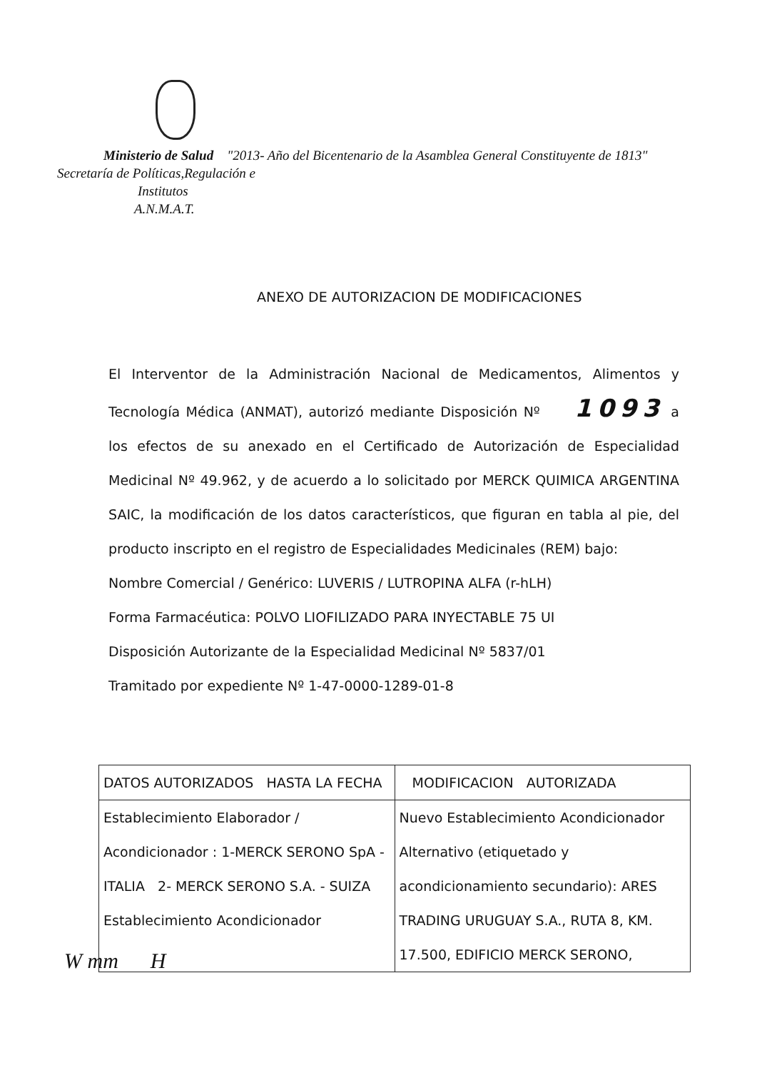Ministerio de Salud "2013- Año del Bicentenario de la Asamblea General Constituyente de 1813"
Secretaría de Políticas,Regulación e
Institutos
A.N.M.A.T.
ANEXO DE AUTORIZACION DE MODIFICACIONES
El Interventor de la Administración Nacional de Medicamentos, Alimentos y Tecnología Médica (ANMAT), autorizó mediante Disposición Nº 1093 a los efectos de su anexado en el Certificado de Autorización de Especialidad Medicinal Nº 49.962, y de acuerdo a lo solicitado por MERCK QUIMICA ARGENTINA SAIC, la modificación de los datos característicos, que figuran en tabla al pie, del producto inscripto en el registro de Especialidades Medicinales (REM) bajo:
Nombre Comercial / Genérico: LUVERIS / LUTROPINA ALFA (r-hLH)
Forma Farmacéutica: POLVO LIOFILIZADO PARA INYECTABLE 75 UI
Disposición Autorizante de la Especialidad Medicinal Nº 5837/01
Tramitado por expediente Nº 1-47-0000-1289-01-8
| DATOS AUTORIZADOS HASTA LA FECHA | MODIFICACION AUTORIZADA |
| Establecimiento Elaborador / Acondicionador : 1-MERCK SERONO SpA - ITALIA 2- MERCK SERONO S.A. - SUIZA Establecimiento Acondicionador | Nuevo Establecimiento Acondicionador Alternativo (etiquetado y acondicionamiento secundario): ARES TRADING URUGUAY S.A., RUTA 8, KM. 17.500, EDIFICIO MERCK SERONO, |
W mm H